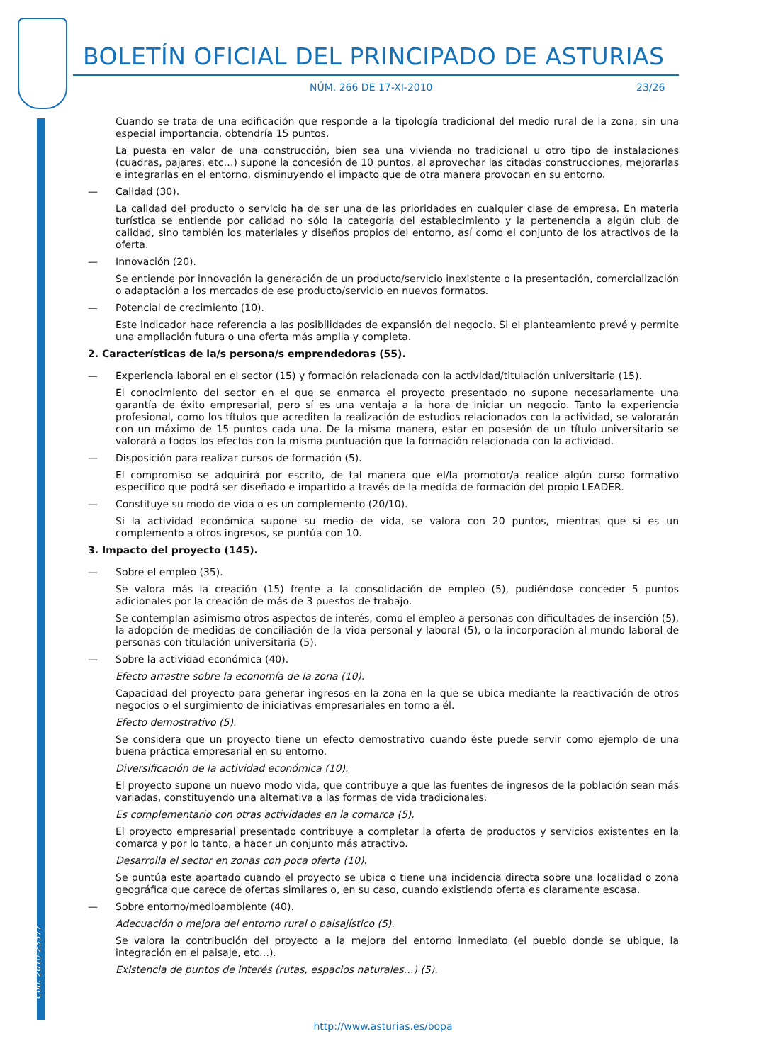BOLETÍN OFICIAL DEL PRINCIPADO DE ASTURIAS
NÚM. 266 DE 17-XI-2010 23/26
Cód. 2010-23577
Cuando se trata de una edificación que responde a la tipología tradicional del medio rural de la zona, sin una especial importancia, obtendría 15 puntos.
La puesta en valor de una construcción, bien sea una vivienda no tradicional u otro tipo de instalaciones (cuadras, pajares, etc…) supone la concesión de 10 puntos, al aprovechar las citadas construcciones, mejorarlas e integrarlas en el entorno, disminuyendo el impacto que de otra manera provocan en su entorno.
— Calidad (30).
La calidad del producto o servicio ha de ser una de las prioridades en cualquier clase de empresa. En materia turística se entiende por calidad no sólo la categoría del establecimiento y la pertenencia a algún club de calidad, sino también los materiales y diseños propios del entorno, así como el conjunto de los atractivos de la oferta.
— Innovación (20).
Se entiende por innovación la generación de un producto/servicio inexistente o la presentación, comercialización o adaptación a los mercados de ese producto/servicio en nuevos formatos.
— Potencial de crecimiento (10).
Este indicador hace referencia a las posibilidades de expansión del negocio. Si el planteamiento prevé y permite una ampliación futura o una oferta más amplia y completa.
2. Características de la/s persona/s emprendedoras (55).
— Experiencia laboral en el sector (15) y formación relacionada con la actividad/titulación universitaria (15).
El conocimiento del sector en el que se enmarca el proyecto presentado no supone necesariamente una garantía de éxito empresarial, pero sí es una ventaja a la hora de iniciar un negocio. Tanto la experiencia profesional, como los títulos que acrediten la realización de estudios relacionados con la actividad, se valorarán con un máximo de 15 puntos cada una. De la misma manera, estar en posesión de un título universitario se valorará a todos los efectos con la misma puntuación que la formación relacionada con la actividad.
— Disposición para realizar cursos de formación (5).
El compromiso se adquirirá por escrito, de tal manera que el/la promotor/a realice algún curso formativo específico que podrá ser diseñado e impartido a través de la medida de formación del propio LEADER.
— Constituye su modo de vida o es un complemento (20/10).
Si la actividad económica supone su medio de vida, se valora con 20 puntos, mientras que si es un complemento a otros ingresos, se puntúa con 10.
3. Impacto del proyecto (145).
— Sobre el empleo (35).
Se valora más la creación (15) frente a la consolidación de empleo (5), pudiéndose conceder 5 puntos adicionales por la creación de más de 3 puestos de trabajo.
Se contemplan asimismo otros aspectos de interés, como el empleo a personas con dificultades de inserción (5), la adopción de medidas de conciliación de la vida personal y laboral (5), o la incorporación al mundo laboral de personas con titulación universitaria (5).
— Sobre la actividad económica (40).
Efecto arrastre sobre la economía de la zona (10).
Capacidad del proyecto para generar ingresos en la zona en la que se ubica mediante la reactivación de otros negocios o el surgimiento de iniciativas empresariales en torno a él.
Efecto demostrativo (5).
Se considera que un proyecto tiene un efecto demostrativo cuando éste puede servir como ejemplo de una buena práctica empresarial en su entorno.
Diversificación de la actividad económica (10).
El proyecto supone un nuevo modo vida, que contribuye a que las fuentes de ingresos de la población sean más variadas, constituyendo una alternativa a las formas de vida tradicionales.
Es complementario con otras actividades en la comarca (5).
El proyecto empresarial presentado contribuye a completar la oferta de productos y servicios existentes en la comarca y por lo tanto, a hacer un conjunto más atractivo.
Desarrolla el sector en zonas con poca oferta (10).
Se puntúa este apartado cuando el proyecto se ubica o tiene una incidencia directa sobre una localidad o zona geográfica que carece de ofertas similares o, en su caso, cuando existiendo oferta es claramente escasa.
— Sobre entorno/medioambiente (40).
Adecuación o mejora del entorno rural o paisajístico (5).
Se valora la contribución del proyecto a la mejora del entorno inmediato (el pueblo donde se ubique, la integración en el paisaje, etc…).
Existencia de puntos de interés (rutas, espacios naturales…) (5).
http://www.asturias.es/bopa